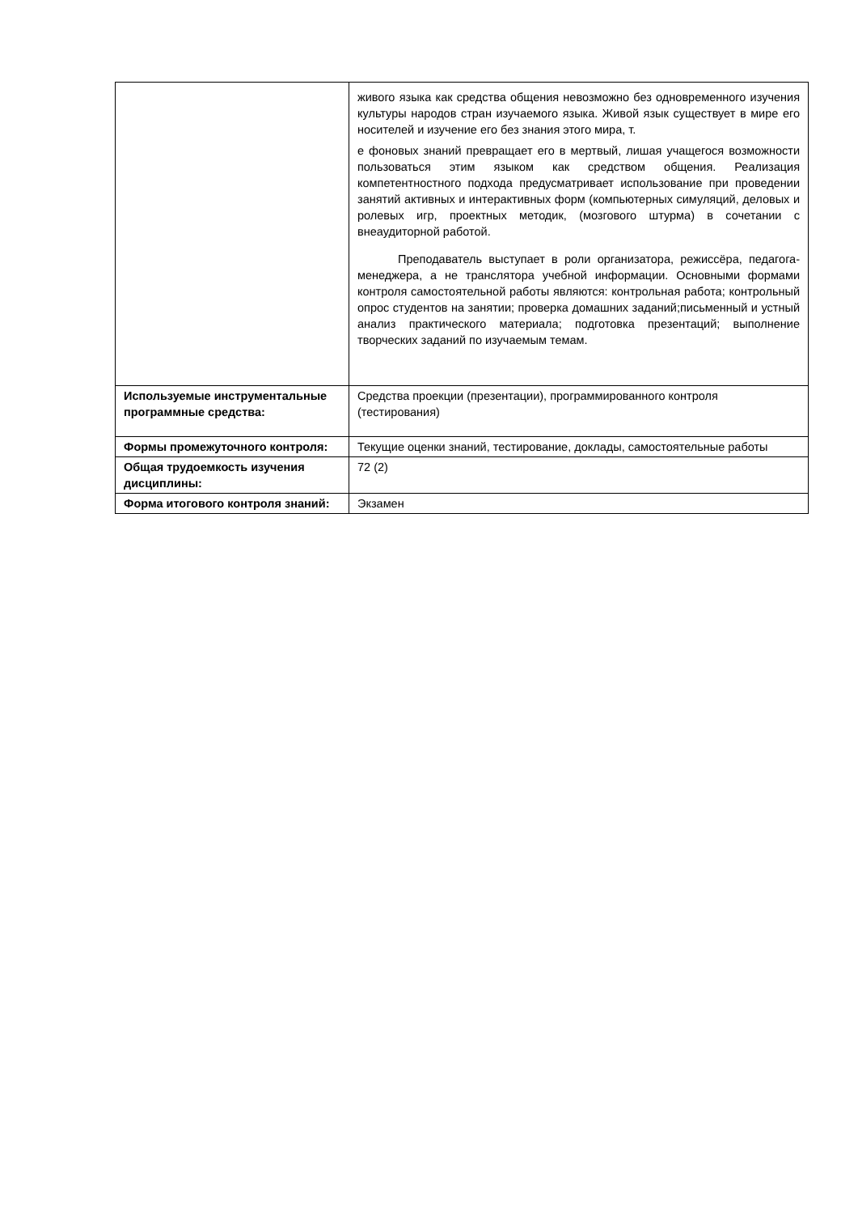| | живого языка как средства общения невозможно без одновременного изучения культуры народов стран изучаемого языка. Живой язык существует в мире его носителей и изучение его без знания этого мира, т. е фоновых знаний превращает его в мертвый, лишая учащегося возможности пользоваться этим языком как средством общения. Реализация компетентностного подхода предусматривает использование при проведении занятий активных и интерактивных форм (компьютерных симуляций, деловых и ролевых игр, проектных методик, (мозгового штурма) в сочетании с внеаудиторной работой. Преподаватель выступает в роли организатора, режиссёра, педагога-менеджера, а не транслятора учебной информации. Основными формами контроля самостоятельной работы являются: контрольная работа; контрольный опрос студентов на занятии; проверка домашних заданий;письменный и устный анализ практического материала; подготовка презентаций; выполнение творческих заданий по изучаемым темам. |
| Используемые инструментальные программные средства: | Средства проекции (презентации), программированного контроля (тестирования) |
| Формы промежуточного контроля: | Текущие оценки знаний, тестирование, доклады, самостоятельные работы |
| Общая трудоемкость изучения дисциплины: | 72 (2) |
| Форма итогового контроля знаний: | Экзамен |